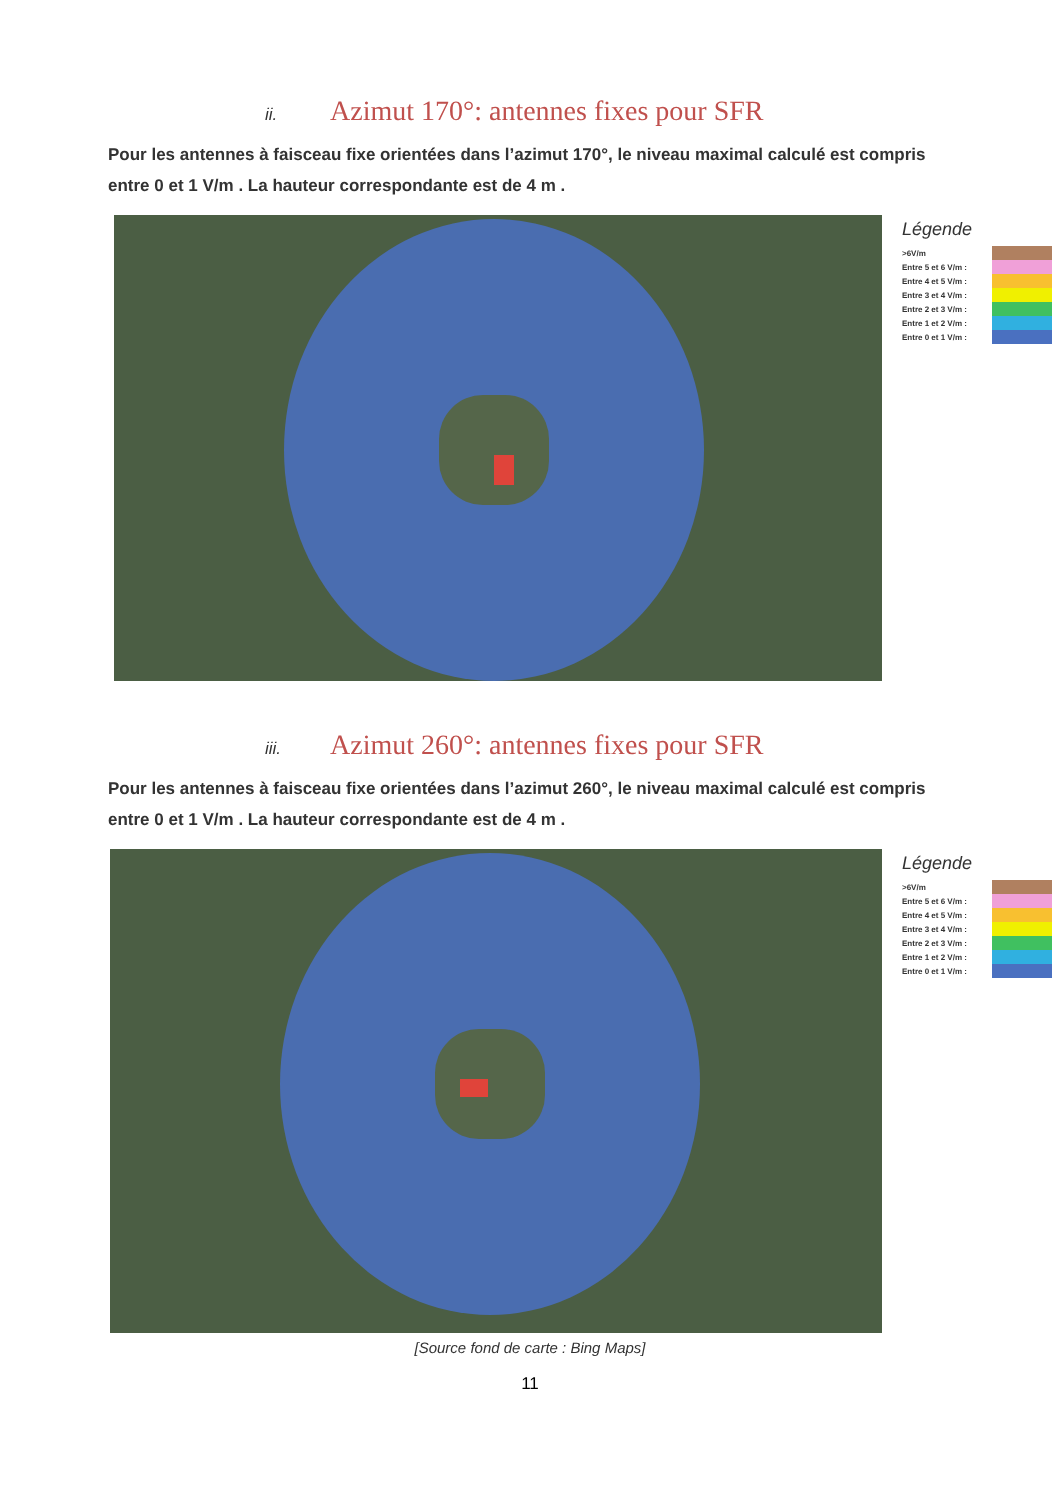ii. Azimut 170°: antennes fixes pour SFR
Pour les antennes à faisceau fixe orientées dans l’azimut 170°, le niveau maximal calculé est compris entre 0 et 1 V/m . La hauteur correspondante est de 4 m .
Légende
>6V/m
Entre 5 et 6 V/m :
Entre 4 et 5 V/m :
Entre 3 et 4 V/m :
Entre 2 et 3 V/m :
Entre 1 et 2 V/m :
Entre 0 et 1 V/m :
iii. Azimut 260°: antennes fixes pour SFR
Pour les antennes à faisceau fixe orientées dans l’azimut 260°, le niveau maximal calculé est compris entre 0 et 1 V/m . La hauteur correspondante est de 4 m .
Légende
>6V/m
Entre 5 et 6 V/m :
Entre 4 et 5 V/m :
Entre 3 et 4 V/m :
Entre 2 et 3 V/m :
Entre 1 et 2 V/m :
Entre 0 et 1 V/m :
[Source fond de carte : Bing Maps]
11